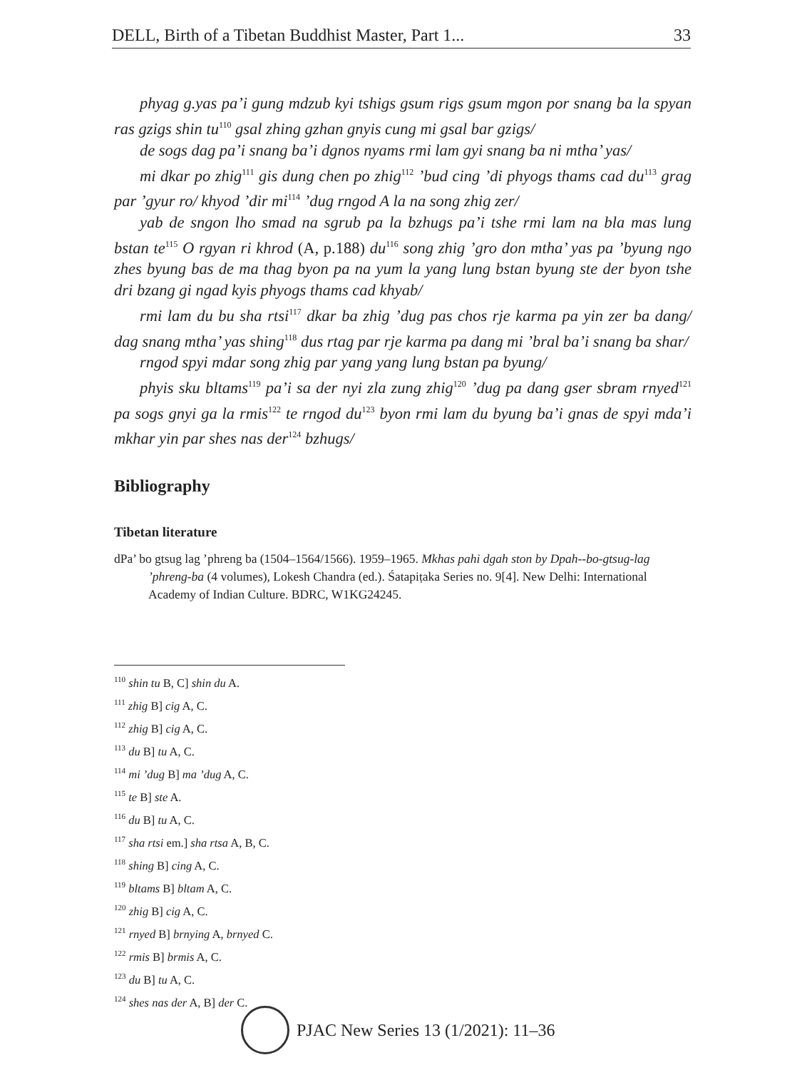DELL, Birth of a Tibetan Buddhist Master, Part 1... 33
phyag g.yas pa’i gung mdzub kyi tshigs gsum rigs gsum mgon por snang ba la spyan ras gzigs shin tu<sup>110</sup> gsal zhing gzhan gnyis cung mi gsal bar gzigs/
de sogs dag pa’i snang ba’i dgnos nyams rmi lam gyi snang ba ni mtha’ yas/
mi dkar po zhig<sup>111</sup> gis dung chen po zhig<sup>112</sup> ’bud cing ’di phyogs thams cad du<sup>113</sup> grag par ’gyur ro/ khyod ’dir mi<sup>114</sup> ’dug rngod A la na song zhig zer/
yab de sngon lho smad na sgrub pa la bzhugs pa’i tshe rmi lam na bla mas lung bstan te<sup>115</sup> O rgyan ri khrod (A, p.188) du<sup>116</sup> song zhig ’gro don mtha’ yas pa ’byung ngo zhes byung bas de ma thag byon pa na yum la yang lung bstan byung ste der byon tshe dri bzang gi ngad kyis phyogs thams cad khyab/
rmi lam du bu sha rtsi<sup>117</sup> dkar ba zhig ’dug pas chos rje karma pa yin zer ba dang/ dag snang mtha’ yas shing<sup>118</sup> dus rtag par rje karma pa dang mi ’bral ba’i snang ba shar/
rngod spyi mdar song zhig par yang yang lung bstan pa byung/
phyis sku bltams<sup>119</sup> pa’i sa der nyi zla zung zhig<sup>120</sup> ’dug pa dang gser sbram rnyed<sup>121</sup> pa sogs gnyi ga la rmis<sup>122</sup> te rngod du<sup>123</sup> byon rmi lam du byung ba’i gnas de spyi mda’i mkhar yin par shes nas der<sup>124</sup> bzhugs/
Bibliography
Tibetan literature
dPa’ bo gtsug lag ’phreng ba (1504–1564/1566). 1959–1965. Mkhas pahi dgah ston by Dpah--bo-gtsug-lag ’phreng-ba (4 volumes), Lokesh Chandra (ed.). Śatapiṭaka Series no. 9[4]. New Delhi: International Academy of Indian Culture. BDRC, W1KG24245.
<sup>110</sup> shin tu B, C] shin du A.
<sup>111</sup> zhig B] cig A, C.
<sup>112</sup> zhig B] cig A, C.
<sup>113</sup> du B] tu A, C.
<sup>114</sup> mi ’dug B] ma ’dug A, C.
<sup>115</sup> te B] ste A.
<sup>116</sup> du B] tu A, C.
<sup>117</sup> sha rtsi em.] sha rtsa A, B, C.
<sup>118</sup> shing B] cing A, C.
<sup>119</sup> bltams B] bltam A, C.
<sup>120</sup> zhig B] cig A, C.
<sup>121</sup> rnyed B] brnying A, brnyed C.
<sup>122</sup> rmis B] brmis A, C.
<sup>123</sup> du B] tu A, C.
<sup>124</sup> shes nas der A, B] der C.
PJAC New Series 13 (1/2021): 11–36